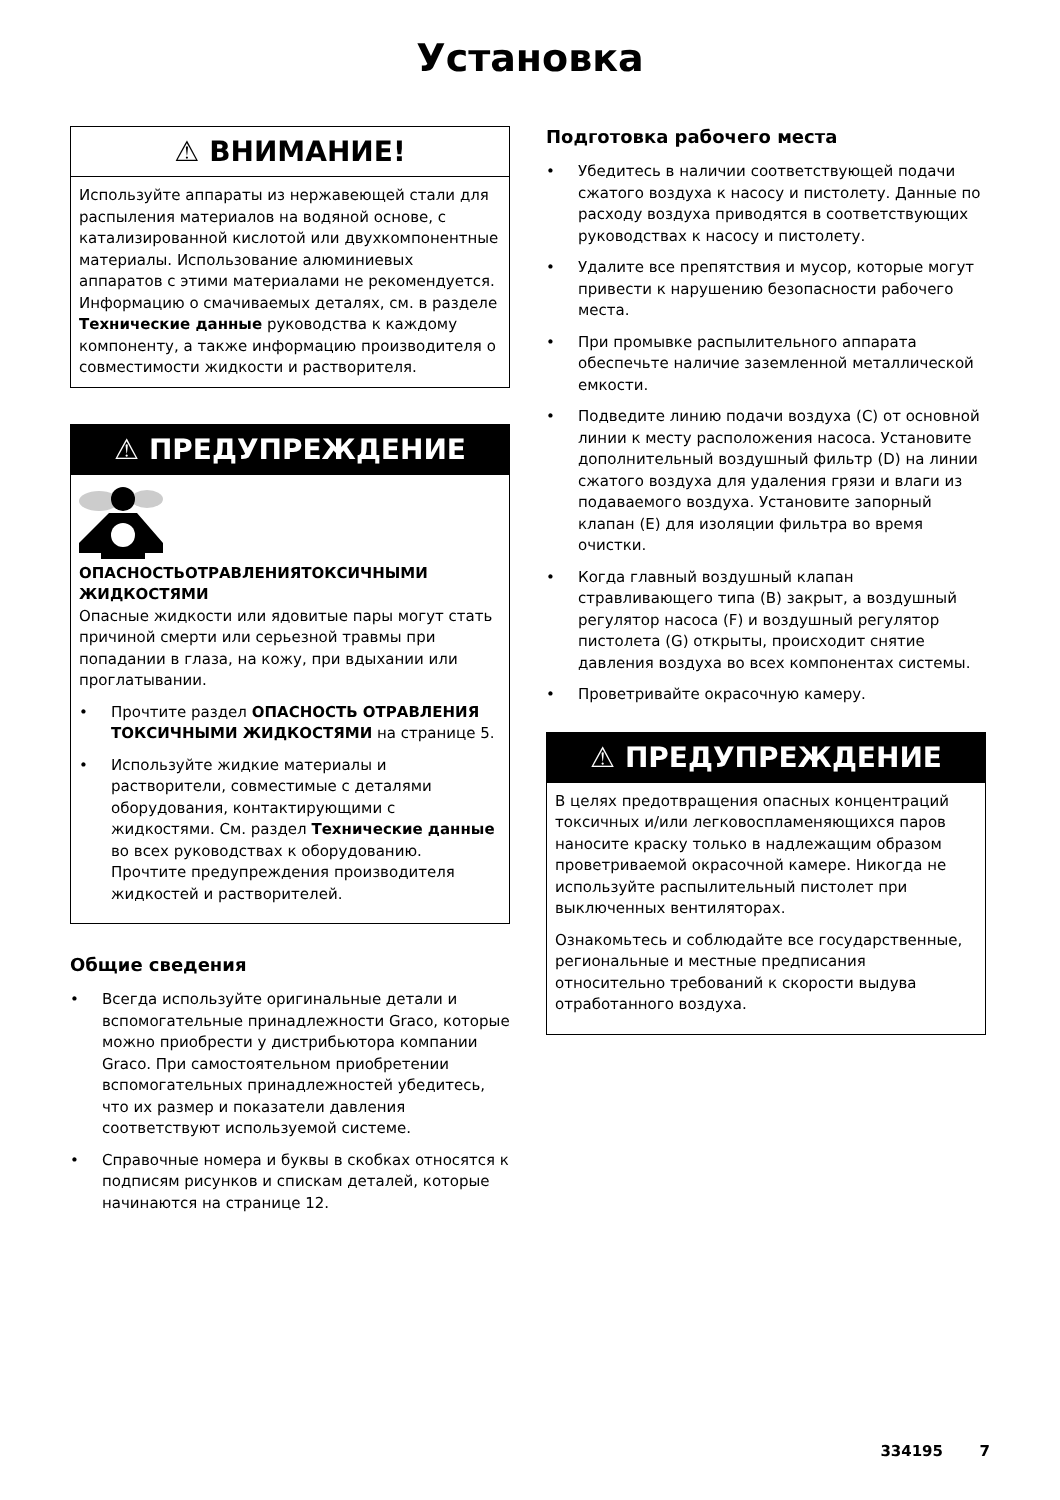Установка
⚠ ВНИМАНИЕ!
Используйте аппараты из нержавеющей стали для распыления материалов на водяной основе, с катализированной кислотой или двухкомпонентные материалы. Использование алюминиевых аппаратов с этими материалами не рекомендуется. Информацию о смачиваемых деталях, см. в разделе Технические данные руководства к каждому компоненту, а также информацию производителя о совместимости жидкости и растворителя.
⚠ ПРЕДУПРЕЖДЕНИЕ
ОПАСНОСТЬОТРАВЛЕНИЯТОКСИЧНЫМИ ЖИДКОСТЯМИ
Опасные жидкости или ядовитые пары могут стать причиной смерти или серьезной травмы при попадании в глаза, на кожу, при вдыхании или проглатывании.
• Прочтите раздел ОПАСНОСТЬ ОТРАВЛЕНИЯ ТОКСИЧНЫМИ ЖИДКОСТЯМИ на странице 5.
• Используйте жидкие материалы и растворители, совместимые с деталями оборудования, контактирующими с жидкостями. См. раздел Технические данные во всех руководствах к оборудованию. Прочтите предупреждения производителя жидкостей и растворителей.
Общие сведения
• Всегда используйте оригинальные детали и вспомогательные принадлежности Graco, которые можно приобрести у дистрибьютора компании Graco. При самостоятельном приобретении вспомогательных принадлежностей убедитесь, что их размер и показатели давления соответствуют используемой системе.
• Справочные номера и буквы в скобках относятся к подписям рисунков и спискам деталей, которые начинаются на странице 12.
Подготовка рабочего места
• Убедитесь в наличии соответствующей подачи сжатого воздуха к насосу и пистолету. Данные по расходу воздуха приводятся в соответствующих руководствах к насосу и пистолету.
• Удалите все препятствия и мусор, которые могут привести к нарушению безопасности рабочего места.
• При промывке распылительного аппарата обеспечьте наличие заземленной металлической емкости.
• Подведите линию подачи воздуха (C) от основной линии к месту расположения насоса. Установите дополнительный воздушный фильтр (D) на линии сжатого воздуха для удаления грязи и влаги из подаваемого воздуха. Установите запорный клапан (E) для изоляции фильтра во время очистки.
• Когда главный воздушный клапан стравливающего типа (B) закрыт, а воздушный регулятор насоса (F) и воздушный регулятор пистолета (G) открыты, происходит снятие давления воздуха во всех компонентах системы.
• Проветривайте окрасочную камеру.
⚠ ПРЕДУПРЕЖДЕНИЕ
В целях предотвращения опасных концентраций токсичных и/или легковоспламеняющихся паров наносите краску только в надлежащим образом проветриваемой окрасочной камере. Никогда не используйте распылительный пистолет при выключенных вентиляторах.
Ознакомьтесь и соблюдайте все государственные, региональные и местные предписания относительно требований к скорости выдува отработанного воздуха.
334195 7